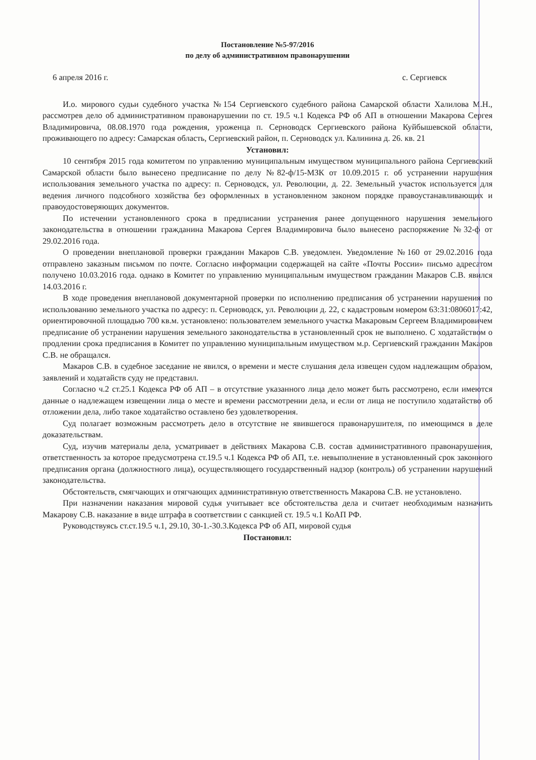Постановление №5-97/2016
по делу об административном правонарушении
6 апреля 2016 г. с. Сергиевск
И.о. мирового судьи судебного участка №154 Сергиевского судебного района Самарской области Халилова М.Н., рассмотрев дело об административном правонарушении по ст. 19.5 ч.1 Кодекса РФ об АП в отношении Макарова Сергея Владимировича, 08.08.1970 года рождения, уроженца п. Серноводск Сергиевского района Куйбышевской области, проживающего по адресу: Самарская область, Сергиевский район, п. Серноводск ул. Калинина д. 26. кв. 21
Установил:
10 сентября 2015 года комитетом по управлению муниципальным имуществом муниципального района Сергиевский Самарской области было вынесено предписание по делу №82-ф/15-МЗК от 10.09.2015 г. об устранении нарушения использования земельного участка по адресу: п. Серноводск, ул. Революции, д. 22. Земельный участок используется для ведения личного подсобного хозяйства без оформленных в установленном законом порядке правоустанавливающих и правоудостоверяющих документов.
По истечении установленного срока в предписании устранения ранее допущенного нарушения земельного законодательства в отношении гражданина Макарова Сергея Владимировича было вынесено распоряжение №32-ф от 29.02.2016 года.
О проведении внеплановой проверки гражданин Макаров С.В. уведомлен. Уведомление №160 от 29.02.2016 года отправлено заказным письмом по почте. Согласно информации содержащей на сайте «Почты России» письмо адресатом получено 10.03.2016 года. однако в Комитет по управлению муниципальным имуществом гражданин Макаров С.В. явился 14.03.2016 г.
В ходе проведения внеплановой документарной проверки по исполнению предписания об устранении нарушения по использованию земельного участка по адресу: п. Серноводск, ул. Революции д. 22, с кадастровым номером 63:31:0806017:42, ориентировочной площадью 700 кв.м. установлено: пользователем земельного участка Макаровым Сергеем Владимировичем предписание об устранении нарушения земельного законодательства в установленный срок не выполнено. С ходатайством о продлении срока предписания в Комитет по управлению муниципальным имуществом м.р. Сергиевский гражданин Макаров С.В. не обращался.
Макаров С.В. в судебное заседание не явился, о времени и месте слушания дела извещен судом надлежащим образом, заявлений и ходатайств суду не представил.
Согласно ч.2 ст.25.1 Кодекса РФ об АП – в отсутствие указанного лица дело может быть рассмотрено, если имеются данные о надлежащем извещении лица о месте и времени рассмотрении дела, и если от лица не поступило ходатайство об отложении дела, либо такое ходатайство оставлено без удовлетворения.
Суд полагает возможным рассмотреть дело в отсутствие не явившегося правонарушителя, по имеющимся в деле доказательствам.
Суд, изучив материалы дела, усматривает в действиях Макарова С.В. состав административного правонарушения, ответственность за которое предусмотрена ст.19.5 ч.1 Кодекса РФ об АП, т.е. невыполнение в установленный срок законного предписания органа (должностного лица), осуществляющего государственный надзор (контроль) об устранении нарушений законодательства.
Обстоятельств, смягчающих и отягчающих административную ответственность Макарова С.В. не установлено.
При назначении наказания мировой судья учитывает все обстоятельства дела и считает необходимым назначить Макарову С.В. наказание в виде штрафа в соответствии с санкцией ст. 19.5 ч.1 КоАП РФ.
Руководствуясь ст.ст.19.5 ч.1, 29.10, 30-1.-30.3.Кодекса РФ об АП, мировой судья
Постановил: